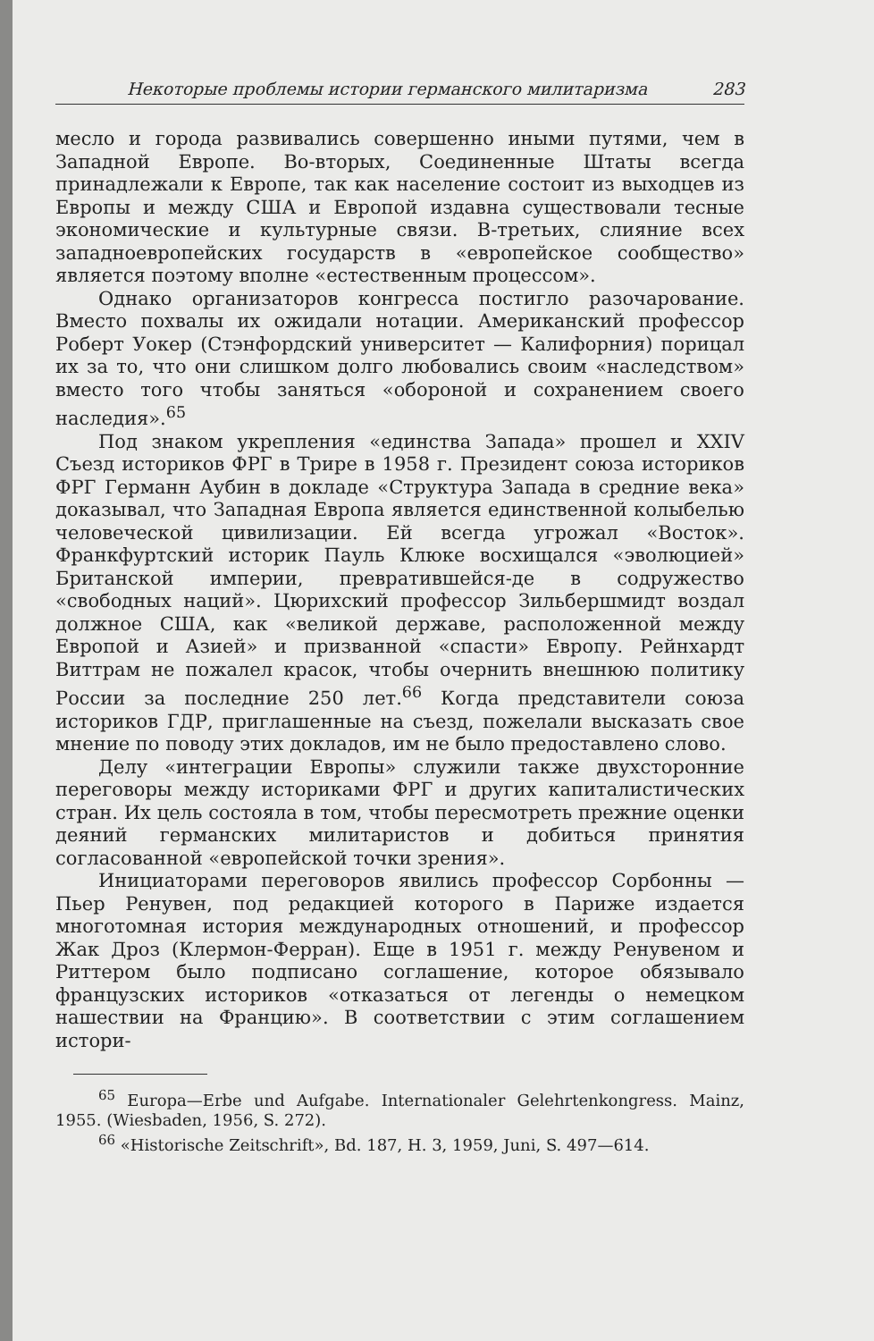Некоторые проблемы истории германского милитаризма 283
месло и города развивались совершенно иными путями, чем в Западной Европе. Во-вторых, Соединенные Штаты всегда принадлежали к Европе, так как население состоит из выходцев из Европы и между США и Европой издавна существовали тесные экономические и культурные связи. В-третьих, слияние всех западноевропейских государств в «европейское сообщество» является поэтому вполне «естественным процессом».
Однако организаторов конгресса постигло разочарование. Вместо похвалы их ожидали нотации. Американский профессор Роберт Уокер (Стэнфордский университет — Калифорния) порицал их за то, что они слишком долго любовались своим «наследством» вместо того чтобы заняться «обороной и сохранением своего наследия».<sup>65</sup>
Под знаком укрепления «единства Запада» прошел и XXIV Съезд историков ФРГ в Трире в 1958 г. Президент союза историков ФРГ Германн Аубин в докладе «Структура Запада в средние века» доказывал, что Западная Европа является единственной колыбелью человеческой цивилизации. Ей всегда угрожал «Восток». Франкфуртский историк Пауль Клюке восхищался «эволюцией» Британской империи, превратившейся-де в содружество «свободных наций». Цюрихский профессор Зильбершмидт воздал должное США, как «великой державе, расположенной между Европой и Азией» и призванной «спасти» Европу. Рейнхардт Виттрам не пожалел красок, чтобы очернить внешнюю политику России за последние 250 лет.<sup>66</sup> Когда представители союза историков ГДР, приглашенные на съезд, пожелали высказать свое мнение по поводу этих докладов, им не было предоставлено слово.
Делу «интеграции Европы» служили также двухсторонние переговоры между историками ФРГ и других капиталистических стран. Их цель состояла в том, чтобы пересмотреть прежние оценки деяний германских милитаристов и добиться принятия согласованной «европейской точки зрения».
Инициаторами переговоров явились профессор Сорбонны — Пьер Ренувен, под редакцией которого в Париже издается многотомная история международных отношений, и профессор Жак Дроз (Клермон-Ферран). Еще в 1951 г. между Ренувеном и Риттером было подписано соглашение, которое обязывало французских историков «отказаться от легенды о немецком нашествии на Францию». В соответствии с этим соглашением истори-
<sup>65</sup> Europa—Erbe und Aufgabe. Internationaler Gelehrtenkongress. Mainz, 1955. (Wiesbaden, 1956, S. 272).
<sup>66</sup> «Historische Zeitschrift», Bd. 187, H. 3, 1959, Juni, S. 497—614.